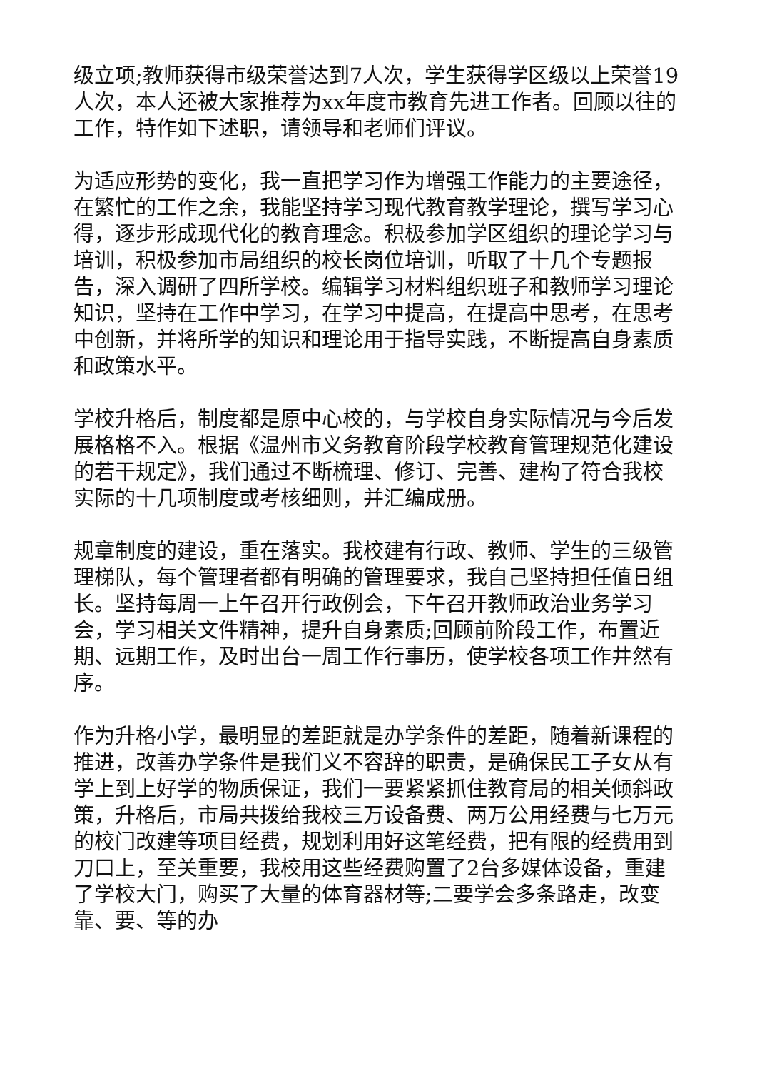级立项;教师获得市级荣誉达到7人次，学生获得学区级以上荣誉19人次，本人还被大家推荐为xx年度市教育先进工作者。回顾以往的工作，特作如下述职，请领导和老师们评议。
为适应形势的变化，我一直把学习作为增强工作能力的主要途径，在繁忙的工作之余，我能坚持学习现代教育教学理论，撰写学习心得，逐步形成现代化的教育理念。积极参加学区组织的理论学习与培训，积极参加市局组织的校长岗位培训，听取了十几个专题报告，深入调研了四所学校。编辑学习材料组织班子和教师学习理论知识，坚持在工作中学习，在学习中提高，在提高中思考，在思考中创新，并将所学的知识和理论用于指导实践，不断提高自身素质和政策水平。
学校升格后，制度都是原中心校的，与学校自身实际情况与今后发展格格不入。根据《温州市义务教育阶段学校教育管理规范化建设的若干规定》，我们通过不断梳理、修订、完善、建构了符合我校实际的十几项制度或考核细则，并汇编成册。
规章制度的建设，重在落实。我校建有行政、教师、学生的三级管理梯队，每个管理者都有明确的管理要求，我自己坚持担任值日组长。坚持每周一上午召开行政例会，下午召开教师政治业务学习会，学习相关文件精神，提升自身素质;回顾前阶段工作，布置近期、远期工作，及时出台一周工作行事历，使学校各项工作井然有序。
作为升格小学，最明显的差距就是办学条件的差距，随着新课程的推进，改善办学条件是我们义不容辞的职责，是确保民工子女从有学上到上好学的物质保证，我们一要紧紧抓住教育局的相关倾斜政策，升格后，市局共拨给我校三万设备费、两万公用经费与七万元的校门改建等项目经费，规划利用好这笔经费，把有限的经费用到刀口上，至关重要，我校用这些经费购置了2台多媒体设备，重建了学校大门，购买了大量的体育器材等;二要学会多条路走，改变靠、要、等的办